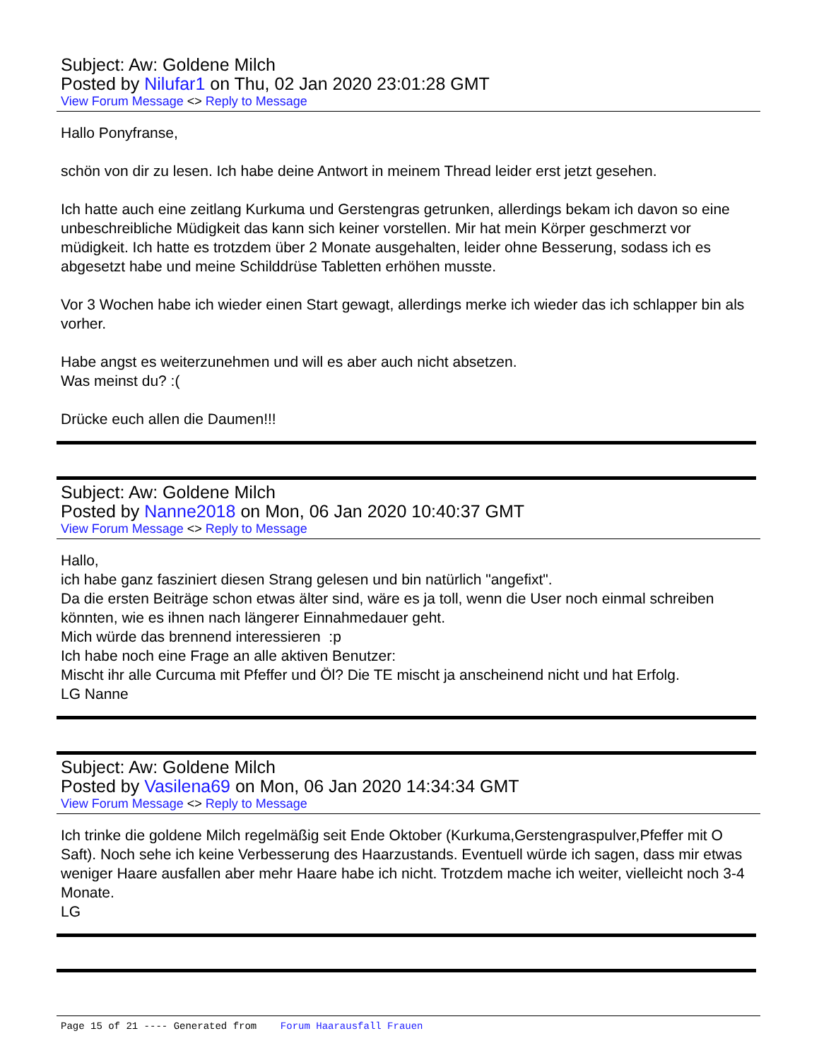Subject: Aw: Goldene Milch
Posted by Nilufar1 on Thu, 02 Jan 2020 23:01:28 GMT
View Forum Message <> Reply to Message
Hallo Ponyfranse,
schön von dir zu lesen. Ich habe deine Antwort in meinem Thread leider erst jetzt gesehen.
Ich hatte auch eine zeitlang Kurkuma und Gerstengras getrunken, allerdings bekam ich davon so eine unbeschreibliche Müdigkeit das kann sich keiner vorstellen. Mir hat mein Körper geschmerzt vor müdigkeit. Ich hatte es trotzdem über 2 Monate ausgehalten, leider ohne Besserung, sodass ich es abgesetzt habe und meine Schilddrüse Tabletten erhöhen musste.
Vor 3 Wochen habe ich wieder einen Start gewagt, allerdings merke ich wieder das ich schlapper bin als vorher.
Habe angst es weiterzunehmen und will es aber auch nicht absetzen.
Was meinst du? :(
Drücke euch allen die Daumen!!!
Subject: Aw: Goldene Milch
Posted by Nanne2018 on Mon, 06 Jan 2020 10:40:37 GMT
View Forum Message <> Reply to Message
Hallo,
ich habe ganz fasziniert diesen Strang gelesen und bin natürlich "angefixt".
Da die ersten Beiträge schon etwas älter sind, wäre es ja toll, wenn die User noch einmal schreiben könnten, wie es ihnen nach längerer Einnahmedauer geht.
Mich würde das brennend interessieren :p
Ich habe noch eine Frage an alle aktiven Benutzer:
Mischt ihr alle Curcuma mit Pfeffer und Öl? Die TE mischt ja anscheinend nicht und hat Erfolg.
LG Nanne
Subject: Aw: Goldene Milch
Posted by Vasilena69 on Mon, 06 Jan 2020 14:34:34 GMT
View Forum Message <> Reply to Message
Ich trinke die goldene Milch regelmäßig seit Ende Oktober (Kurkuma,Gerstengraspulver,Pfeffer mit O Saft). Noch sehe ich keine Verbesserung des Haarzustands. Eventuell würde ich sagen, dass mir etwas weniger Haare ausfallen aber mehr Haare habe ich nicht. Trotzdem mache ich weiter, vielleicht noch 3-4 Monate.
LG
Page 15 of 21 ---- Generated from Forum Haarausfall Frauen